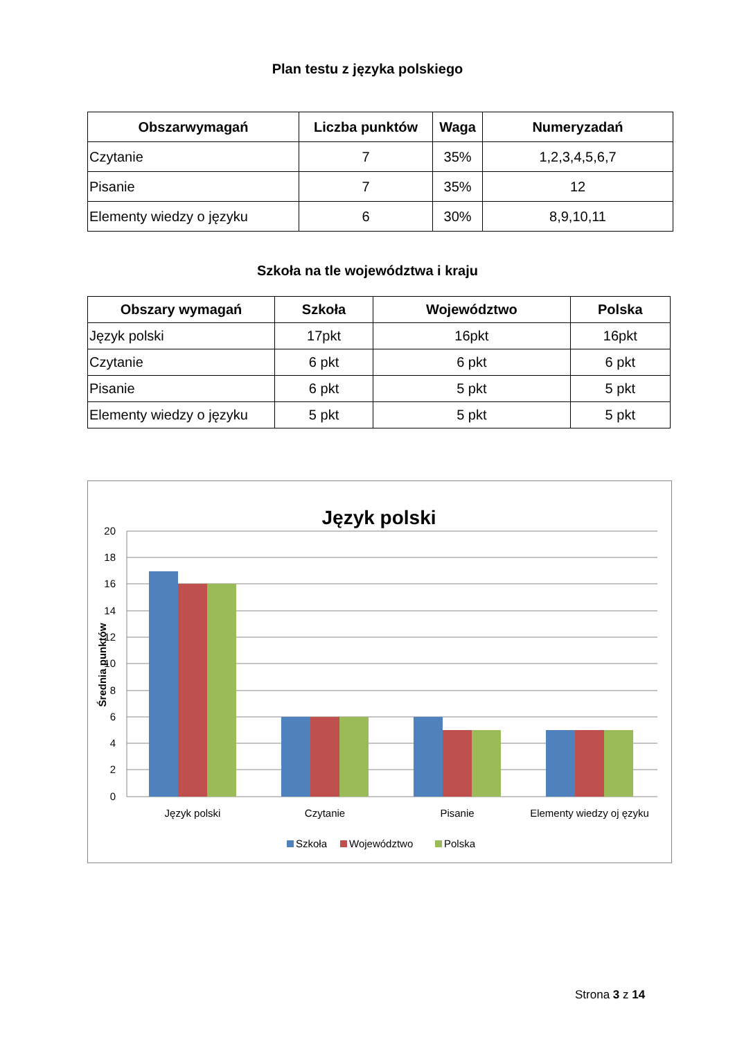Plan testu z języka polskiego
| Obszarwymagań | Liczba punktów | Waga | Numeryzadań |
| --- | --- | --- | --- |
| Czytanie | 7 | 35% | 1,2,3,4,5,6,7 |
| Pisanie | 7 | 35% | 12 |
| Elementy wiedzy o języku | 6 | 30% | 8,9,10,11 |
Szkoła na tle województwa i kraju
| Obszary wymagań | Szkoła | Województwo | Polska |
| --- | --- | --- | --- |
| Język polski | 17pkt | 16pkt | 16pkt |
| Czytanie | 6 pkt | 6 pkt | 6 pkt |
| Pisanie | 6 pkt | 5 pkt | 5 pkt |
| Elementy wiedzy o języku | 5 pkt | 5 pkt | 5 pkt |
Język polski
20
18
16
14
12
10
8
6
4
2
0
Średnia punktów
Język polski
Czytanie
Pisanie
Elementy wiedzy oj ęzyku
Szkoła
Województwo
Polska
Strona 3 z 14